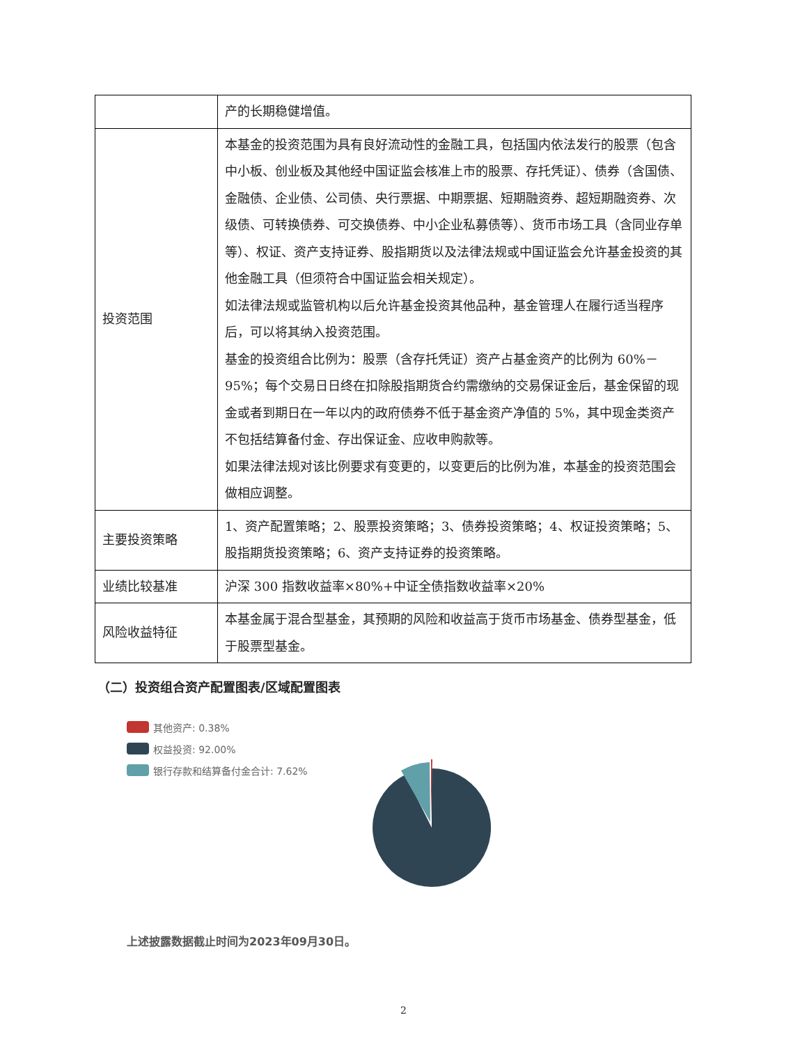| | 产的长期稳健增值。 |
| 投资范围 | 本基金的投资范围为具有良好流动性的金融工具，包括国内依法发行的股票（包含中小板、创业板及其他经中国证监会核准上市的股票、存托凭证）、债券（含国债、金融债、企业债、公司债、央行票据、中期票据、短期融资券、超短期融资券、次级债、可转换债券、可交换债券、中小企业私募债等）、货币市场工具（含同业存单等）、权证、资产支持证券、股指期货以及法律法规或中国证监会允许基金投资的其他金融工具（但须符合中国证监会相关规定）。 如法律法规或监管机构以后允许基金投资其他品种，基金管理人在履行适当程序后，可以将其纳入投资范围。 基金的投资组合比例为：股票（含存托凭证）资产占基金资产的比例为 60%－95%；每个交易日日终在扣除股指期货合约需缴纳的交易保证金后，基金保留的现金或者到期日在一年以内的政府债券不低于基金资产净值的 5%，其中现金类资产不包括结算备付金、存出保证金、应收申购款等。 如果法律法规对该比例要求有变更的，以变更后的比例为准，本基金的投资范围会做相应调整。 |
| 主要投资策略 | 1、资产配置策略；2、股票投资策略；3、债券投资策略；4、权证投资策略；5、股指期货投资策略；6、资产支持证券的投资策略。 |
| 业绩比较基准 | 沪深 300 指数收益率×80%+中证全债指数收益率×20% |
| 风险收益特征 | 本基金属于混合型基金，其预期的风险和收益高于货币市场基金、债券型基金，低于股票型基金。 |
（二）投资组合资产配置图表/区域配置图表
其他资产: 0.38%
权益投资: 92.00%
银行存款和结算备付金合计: 7.62%
上述披露数据截止时间为2023年09月30日。
2